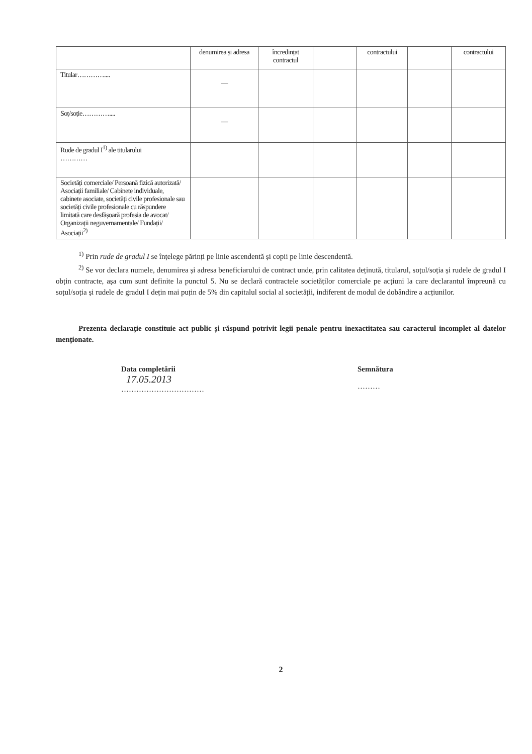| | denumirea și adresa | încredințat contractul | | contractului | | contractului |
| Titular………….... | — | | | | | |
| Soț/soție………….... | — | | | | | |
| Rude de gradul I<sup>1)</sup> ale titularului ………… | | | | | | |
| Societăți comerciale/ Persoană fizică autorizată/ Asociații familiale/ Cabinete individuale, cabinete asociate, societăți civile profesionale sau societăți civile profesionale cu răspundere limitată care desfășoară profesia de avocat/ Organizații neguvernamentale/ Fundații/ Asociații<sup>2)</sup> | | | | | | |
<sup>1)</sup> Prin rude de gradul I se înțelege părinți pe linie ascendentă și copii pe linie descendentă.
<sup>2)</sup> Se vor declara numele, denumirea și adresa beneficiarului de contract unde, prin calitatea deținută, titularul, soțul/soția și rudele de gradul I obțin contracte, așa cum sunt definite la punctul 5. Nu se declară contractele societăților comerciale pe acțiuni la care declarantul împreună cu soțul/soția și rudele de gradul I dețin mai puțin de 5% din capitalul social al societății, indiferent de modul de dobândire a acțiunilor.
Prezenta declarație constituie act public și răspund potrivit legii penale pentru inexactitatea sau caracterul incomplet al datelor menționate.
Data completării
17.05.2013
……………………………
Semnătura
………
2